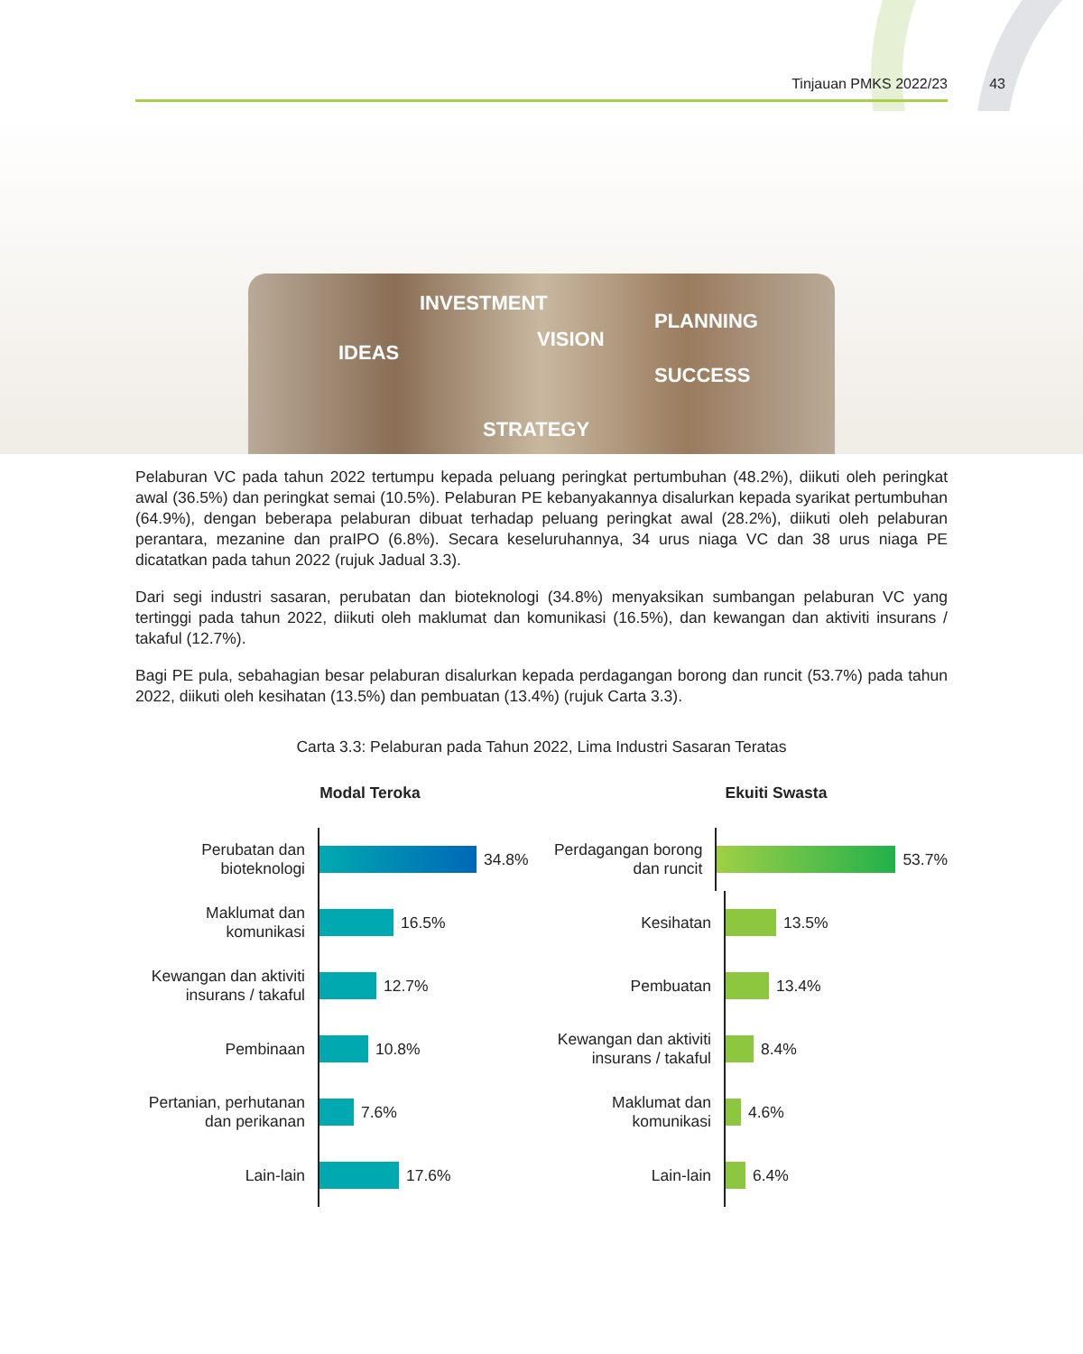Tinjauan PMKS 2022/23 43
INVESTMENT
IDEAS
VISION
PLANNING
SUCCESS
STRATEGY
Pelaburan VC pada tahun 2022 tertumpu kepada peluang peringkat pertumbuhan (48.2%), diikuti oleh peringkat awal (36.5%) dan peringkat semai (10.5%). Pelaburan PE kebanyakannya disalurkan kepada syarikat pertumbuhan (64.9%), dengan beberapa pelaburan dibuat terhadap peluang peringkat awal (28.2%), diikuti oleh pelaburan perantara, mezanine dan praIPO (6.8%). Secara keseluruhannya, 34 urus niaga VC dan 38 urus niaga PE dicatatkan pada tahun 2022 (rujuk Jadual 3.3).
Dari segi industri sasaran, perubatan dan bioteknologi (34.8%) menyaksikan sumbangan pelaburan VC yang tertinggi pada tahun 2022, diikuti oleh maklumat dan komunikasi (16.5%), dan kewangan dan aktiviti insurans / takaful (12.7%).
Bagi PE pula, sebahagian besar pelaburan disalurkan kepada perdagangan borong dan runcit (53.7%) pada tahun 2022, diikuti oleh kesihatan (13.5%) dan pembuatan (13.4%) (rujuk Carta 3.3).
Carta 3.3: Pelaburan pada Tahun 2022, Lima Industri Sasaran Teratas
Modal Teroka
Perubatan dan bioteknologi
34.8%
Maklumat dan komunikasi
16.5%
Kewangan dan aktiviti insurans / takaful
12.7%
Pembinaan
10.8%
Pertanian, perhutanan dan perikanan
7.6%
Lain-lain
17.6%
Ekuiti Swasta
Perdagangan borong dan runcit
53.7%
Kesihatan
13.5%
Pembuatan
13.4%
Kewangan dan aktiviti insurans / takaful
8.4%
Maklumat dan komunikasi
4.6%
Lain-lain
6.4%